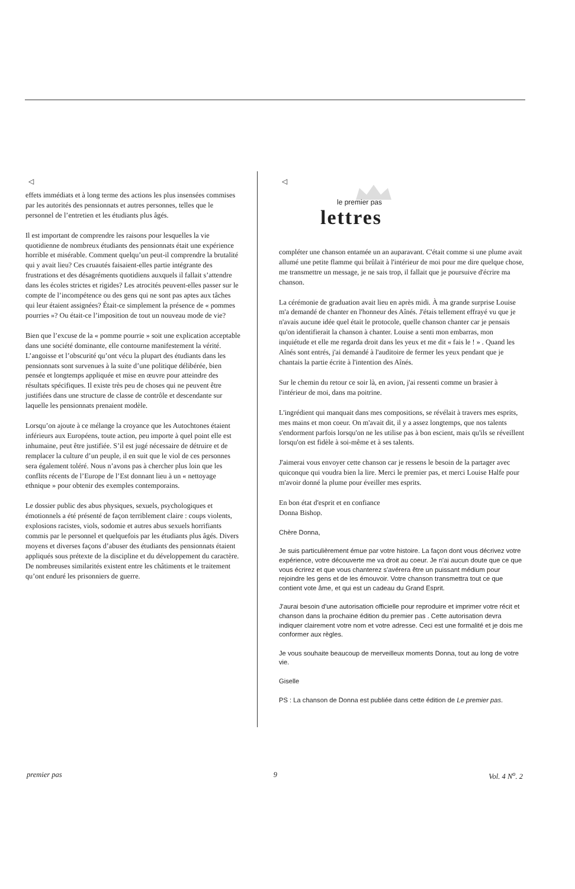◁
effets immédiats et à long terme des actions les plus insensées commises par les autorités des pensionnats et autres personnes, telles que le personnel de l’entretien et les étudiants plus âgés.
Il est important de comprendre les raisons pour lesquelles la vie quotidienne de nombreux étudiants des pensionnats était une expérience horrible et misérable. Comment quelqu’un peut-il comprendre la brutalité qui y avait lieu? Ces cruautés faisaient-elles partie intégrante des frustrations et des désagréments quotidiens auxquels il fallait s’attendre dans les écoles strictes et rigides? Les atrocités peuvent-elles passer sur le compte de l’incompétence ou des gens qui ne sont pas aptes aux tâches qui leur étaient assignées? Était-ce simplement la présence de « pommes pourries »? Ou était-ce l’imposition de tout un nouveau mode de vie?
Bien que l’excuse de la « pomme pourrie » soit une explication acceptable dans une société dominante, elle contourne manifestement la vérité. L’angoisse et l’obscurité qu’ont vécu la plupart des étudiants dans les pensionnats sont survenues à la suite d’une politique délibérée, bien pensée et longtemps appliquée et mise en œuvre pour atteindre des résultats spécifiques. Il existe très peu de choses qui ne peuvent être justifiées dans une structure de classe de contrôle et descendante sur laquelle les pensionnats prenaient modèle.
Lorsqu’on ajoute à ce mélange la croyance que les Autochtones étaient inférieurs aux Européens, toute action, peu importe à quel point elle est inhumaine, peut être justifiée. S’il est jugé nécessaire de détruire et de remplacer la culture d’un peuple, il en suit que le viol de ces personnes sera également toléré. Nous n’avons pas à chercher plus loin que les conflits récents de l’Europe de l’Est donnant lieu à un « nettoyage ethnique » pour obtenir des exemples contemporains.
Le dossier public des abus physiques, sexuels, psychologiques et émotionnels a été présenté de façon terriblement claire : coups violents, explosions racistes, viols, sodomie et autres abus sexuels horrifiants commis par le personnel et quelquefois par les étudiants plus âgés. Divers moyens et diverses façons d’abuser des étudiants des pensionnats étaient appliqués sous prétexte de la discipline et du développement du caractère. De nombreuses similarités existent entre les châtiments et le traitement qu’ont enduré les prisonniers de guerre.
◁
le premier pas
lettres
compléter une chanson entamée un an auparavant. C'était comme si une plume avait allumé une petite flamme qui brûlait à l'intérieur de moi pour me dire quelque chose, me transmettre un message, je ne sais trop, il fallait que je poursuive d'écrire ma chanson.
La cérémonie de graduation avait lieu en après midi. À ma grande surprise Louise m'a demandé de chanter en l'honneur des Aînés. J'étais tellement effrayé vu que je n'avais aucune idée quel était le protocole, quelle chanson chanter car je pensais qu'on identifierait la chanson à chanter. Louise a senti mon embarras, mon inquiétude et elle me regarda droit dans les yeux et me dit « fais le ! » . Quand les Aînés sont entrés, j'ai demandé à l'auditoire de fermer les yeux pendant que je chantais la partie écrite à l'intention des Aînés.
Sur le chemin du retour ce soir là, en avion, j'ai ressenti comme un brasier à l'intérieur de moi, dans ma poitrine.
L'ingrédient qui manquait dans mes compositions, se révélait à travers mes esprits, mes mains et mon coeur. On m'avait dit, il y a assez longtemps, que nos talents s'endorment parfois lorsqu'on ne les utilise pas à bon escient, mais qu'ils se réveillent lorsqu'on est fidèle à soi-même et à ses talents.
J'aimerai vous envoyer cette chanson car je ressens le besoin de la partager avec quiconque qui voudra bien la lire. Merci le premier pas, et merci Louise Halfe pour m'avoir donné la plume pour éveiller mes esprits.
En bon état d'esprit et en confiance
Donna Bishop.
Chère Donna,
Je suis particulièrement émue par votre histoire. La façon dont vous décrivez votre expérience, votre découverte me va droit au coeur. Je n'ai aucun doute que ce que vous écrirez et que vous chanterez s'avérera être un puissant médium pour rejoindre les gens et de les émouvoir. Votre chanson transmettra tout ce que contient vote âme, et qui est un cadeau du Grand Esprit.
J'aurai besoin d'une autorisation officielle pour reproduire et imprimer votre récit et chanson dans la prochaine édition du premier pas . Cette autorisation devra indiquer clairement votre nom et votre adresse. Ceci est une formalité et je dois me conformer aux règles.
Je vous souhaite beaucoup de merveilleux moments Donna, tout au long de votre vie.
Giselle
PS : La chanson de Donna est publiée dans cette édition de Le premier pas.
premier pas 9 Vol. 4 N<sup>o</sup>. 2